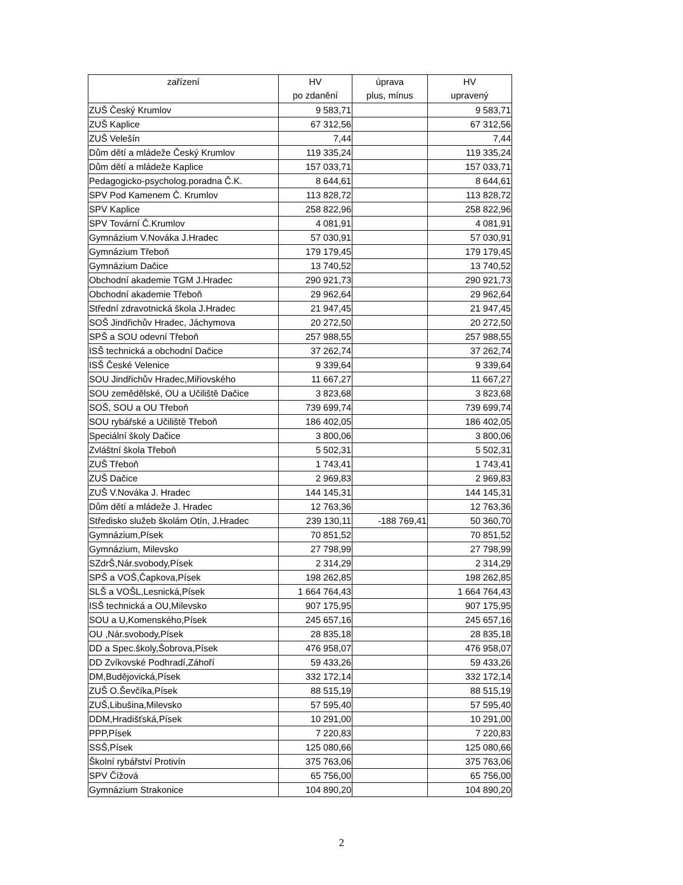| zařízení | HV po zdanění | úprava plus, mínus | HV upravený |
| --- | --- | --- | --- |
| ZUŠ Český Krumlov | 9 583,71 | | 9 583,71 |
| ZUŠ Kaplice | 67 312,56 | | 67 312,56 |
| ZUŠ Velešín | 7,44 | | 7,44 |
| Dům dětí a mládeže Český Krumlov | 119 335,24 | | 119 335,24 |
| Dům dětí a mládeže Kaplice | 157 033,71 | | 157 033,71 |
| Pedagogicko-psycholog.poradna Č.K. | 8 644,61 | | 8 644,61 |
| SPV Pod Kamenem Č. Krumlov | 113 828,72 | | 113 828,72 |
| SPV Kaplice | 258 822,96 | | 258 822,96 |
| SPV Tovární Č.Krumlov | 4 081,91 | | 4 081,91 |
| Gymnázium V.Nováka J.Hradec | 57 030,91 | | 57 030,91 |
| Gymnázium Třeboň | 179 179,45 | | 179 179,45 |
| Gymnázium Dačice | 13 740,52 | | 13 740,52 |
| Obchodní akademie TGM J.Hradec | 290 921,73 | | 290 921,73 |
| Obchodní akademie Třeboň | 29 962,64 | | 29 962,64 |
| Střední zdravotnická škola J.Hradec | 21 947,45 | | 21 947,45 |
| SOŠ Jindřichův Hradec, Jáchymova | 20 272,50 | | 20 272,50 |
| SPŠ a SOU odevní Třeboň | 257 988,55 | | 257 988,55 |
| ISŠ technická a obchodní Dačice | 37 262,74 | | 37 262,74 |
| ISŠ České Velenice | 9 339,64 | | 9 339,64 |
| SOU Jindřichův Hradec,Miřiovského | 11 667,27 | | 11 667,27 |
| SOU zemědělské, OU a Učiliště Dačice | 3 823,68 | | 3 823,68 |
| SOŠ, SOU a OU Třeboň | 739 699,74 | | 739 699,74 |
| SOU rybářské a Učiliště Třeboň | 186 402,05 | | 186 402,05 |
| Speciální školy Dačice | 3 800,06 | | 3 800,06 |
| Zvláštní škola Třeboň | 5 502,31 | | 5 502,31 |
| ZUŠ Třeboň | 1 743,41 | | 1 743,41 |
| ZUŠ Dačice | 2 969,83 | | 2 969,83 |
| ZUŠ V.Nováka J. Hradec | 144 145,31 | | 144 145,31 |
| Dům dětí a mládeže J. Hradec | 12 763,36 | | 12 763,36 |
| Středisko služeb školám Otín, J.Hradec | 239 130,11 | -188 769,41 | 50 360,70 |
| Gymnázium,Písek | 70 851,52 | | 70 851,52 |
| Gymnázium, Milevsko | 27 798,99 | | 27 798,99 |
| SZdrŠ,Nár.svobody,Písek | 2 314,29 | | 2 314,29 |
| SPŠ a VOŠ,Čapkova,Písek | 198 262,85 | | 198 262,85 |
| SLŠ a VOŠL,Lesnická,Písek | 1 664 764,43 | | 1 664 764,43 |
| ISŠ technická a OU,Milevsko | 907 175,95 | | 907 175,95 |
| SOU a U,Komenského,Písek | 245 657,16 | | 245 657,16 |
| OU ,Nár.svobody,Písek | 28 835,18 | | 28 835,18 |
| DD a Spec.školy,Šobrova,Písek | 476 958,07 | | 476 958,07 |
| DD Zvíkovské Podhradí,Záhoří | 59 433,26 | | 59 433,26 |
| DM,Budějovická,Písek | 332 172,14 | | 332 172,14 |
| ZUŠ O.Ševčíka,Písek | 88 515,19 | | 88 515,19 |
| ZUŠ,Libušina,Milevsko | 57 595,40 | | 57 595,40 |
| DDM,Hradišťská,Písek | 10 291,00 | | 10 291,00 |
| PPP,Písek | 7 220,83 | | 7 220,83 |
| SSŠ,Písek | 125 080,66 | | 125 080,66 |
| Školní rybářství Protivín | 375 763,06 | | 375 763,06 |
| SPV Čížová | 65 756,00 | | 65 756,00 |
| Gymnázium Strakonice | 104 890,20 | | 104 890,20 |
2